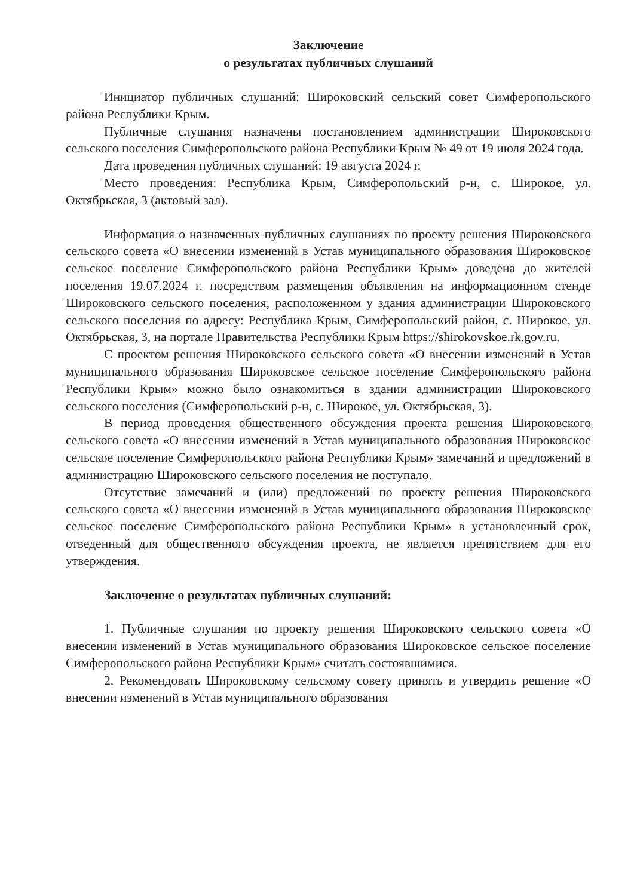Заключение
о результатах публичных слушаний
Инициатор публичных слушаний: Широковский сельский совет Симферопольского района Республики Крым.
Публичные слушания назначены постановлением администрации Широковского сельского поселения Симферопольского района Республики Крым № 49 от 19 июля 2024 года.
Дата проведения публичных слушаний: 19 августа 2024 г.
Место проведения: Республика Крым, Симферопольский р-н, с. Широкое, ул. Октябрьская, 3 (актовый зал).
Информация о назначенных публичных слушаниях по проекту решения Широковского сельского совета «О внесении изменений в Устав муниципального образования Широковское сельское поселение Симферопольского района Республики Крым» доведена до жителей поселения 19.07.2024 г. посредством размещения объявления на информационном стенде Широковского сельского поселения, расположенном у здания администрации Широковского сельского поселения по адресу: Республика Крым, Симферопольский район, с. Широкое, ул. Октябрьская, 3, на портале Правительства Республики Крым https://shirokovskoe.rk.gov.ru.
С проектом решения Широковского сельского совета «О внесении изменений в Устав муниципального образования Широковское сельское поселение Симферопольского района Республики Крым» можно было ознакомиться в здании администрации Широковского сельского поселения (Симферопольский р-н, с. Широкое, ул. Октябрьская, 3).
В период проведения общественного обсуждения проекта решения Широковского сельского совета «О внесении изменений в Устав муниципального образования Широковское сельское поселение Симферопольского района Республики Крым» замечаний и предложений в администрацию Широковского сельского поселения не поступало.
Отсутствие замечаний и (или) предложений по проекту решения Широковского сельского совета «О внесении изменений в Устав муниципального образования Широковское сельское поселение Симферопольского района Республики Крым» в установленный срок, отведенный для общественного обсуждения проекта, не является препятствием для его утверждения.
Заключение о результатах публичных слушаний:
1. Публичные слушания по проекту решения Широковского сельского совета «О внесении изменений в Устав муниципального образования Широковское сельское поселение Симферопольского района Республики Крым» считать состоявшимися.
2. Рекомендовать Широковскому сельскому совету принять и утвердить решение «О внесении изменений в Устав муниципального образования